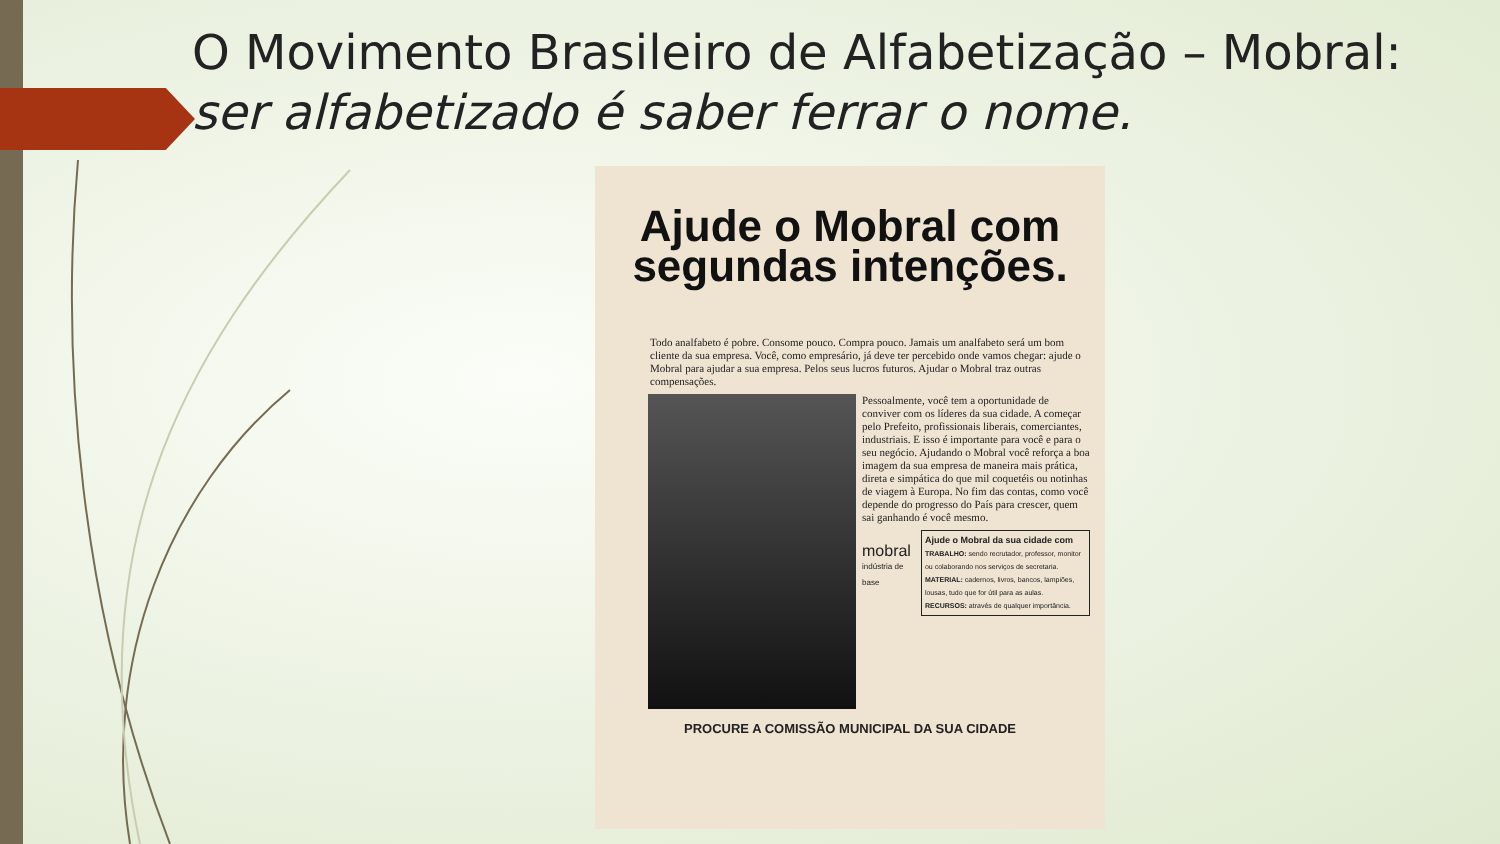O Movimento Brasileiro de Alfabetização – Mobral:
ser alfabetizado é saber ferrar o nome.
Ajude o Mobral com segundas intenções.
Todo analfabeto é pobre. Consome pouco. Compra pouco. Jamais um analfabeto será um bom cliente da sua empresa. Você, como empresário, já deve ter percebido onde vamos chegar: ajude o Mobral para ajudar a sua empresa. Pelos seus lucros futuros. Ajudar o Mobral traz outras compensações.
Pessoalmente, você tem a oportunidade de conviver com os líderes da sua cidade. A começar pelo Prefeito, profissionais liberais, comerciantes, industriais. E isso é importante para você e para o seu negócio. Ajudando o Mobral você reforça a boa imagem da sua empresa de maneira mais prática, direta e simpática do que mil coquetéis ou notinhas de viagem à Europa. No fim das contas, como você depende do progresso do País para crescer, quem sai ganhando é você mesmo.
mobral
indústria de base
Ajude o Mobral da sua cidade com
TRABALHO: sendo recrutador, professor, monitor ou colaborando nos serviços de secretaria.
MATERIAL: cadernos, livros, bancos, lampiões, lousas, tudo que for útil para as aulas.
RECURSOS: através de qualquer importância.
PROCURE A COMISSÃO MUNICIPAL DA SUA CIDADE